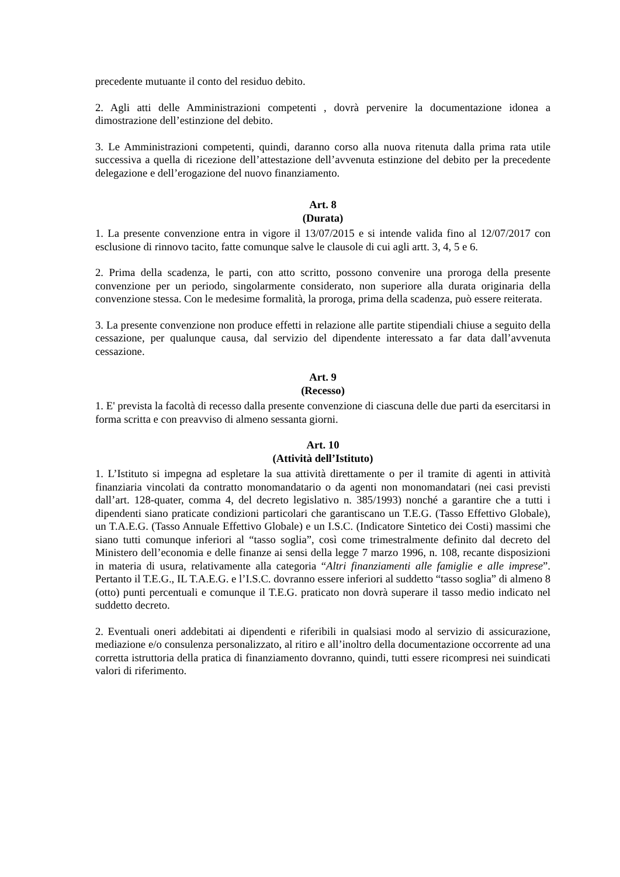precedente mutuante il conto del residuo debito.
2. Agli atti delle Amministrazioni competenti , dovrà pervenire la documentazione idonea a dimostrazione dell’estinzione del debito.
3. Le Amministrazioni competenti, quindi, daranno corso alla nuova ritenuta dalla prima rata utile successiva a quella di ricezione dell’attestazione dell’avvenuta estinzione del debito per la precedente delegazione e dell’erogazione del nuovo finanziamento.
Art. 8
(Durata)
1. La presente convenzione entra in vigore il 13/07/2015 e si intende valida fino al 12/07/2017 con esclusione di rinnovo tacito, fatte comunque salve le clausole di cui agli artt. 3, 4, 5 e 6.
2. Prima della scadenza, le parti, con atto scritto, possono convenire una proroga della presente convenzione per un periodo, singolarmente considerato, non superiore alla durata originaria della convenzione stessa. Con le medesime formalità, la proroga, prima della scadenza, può essere reiterata.
3. La presente convenzione non produce effetti in relazione alle partite stipendiali chiuse a seguito della cessazione, per qualunque causa, dal servizio del dipendente interessato a far data dall’avvenuta cessazione.
Art. 9
(Recesso)
1. E' prevista la facoltà di recesso dalla presente convenzione di ciascuna delle due parti da esercitarsi in forma scritta e con preavviso di almeno sessanta giorni.
Art. 10
(Attività dell’Istituto)
1. L’Istituto si impegna ad espletare la sua attività direttamente o per il tramite di agenti in attività finanziaria vincolati da contratto monomandatario o da agenti non monomandatari (nei casi previsti dall’art. 128-quater, comma 4, del decreto legislativo n. 385/1993) nonché a garantire che a tutti i dipendenti siano praticate condizioni particolari che garantiscano un T.E.G. (Tasso Effettivo Globale), un T.A.E.G. (Tasso Annuale Effettivo Globale) e un I.S.C. (Indicatore Sintetico dei Costi) massimi che siano tutti comunque inferiori al “tasso soglia”, così come trimestralmente definito dal decreto del Ministero dell’economia e delle finanze ai sensi della legge 7 marzo 1996, n. 108, recante disposizioni in materia di usura, relativamente alla categoria “Altri finanziamenti alle famiglie e alle imprese”. Pertanto il T.E.G., IL T.A.E.G. e l’I.S.C. dovranno essere inferiori al suddetto “tasso soglia” di almeno 8 (otto) punti percentuali e comunque il T.E.G. praticato non dovrà superare il tasso medio indicato nel suddetto decreto.
2. Eventuali oneri addebitati ai dipendenti e riferibili in qualsiasi modo al servizio di assicurazione, mediazione e/o consulenza personalizzato, al ritiro e all’inoltro della documentazione occorrente ad una corretta istruttoria della pratica di finanziamento dovranno, quindi, tutti essere ricompresi nei suindicati valori di riferimento.